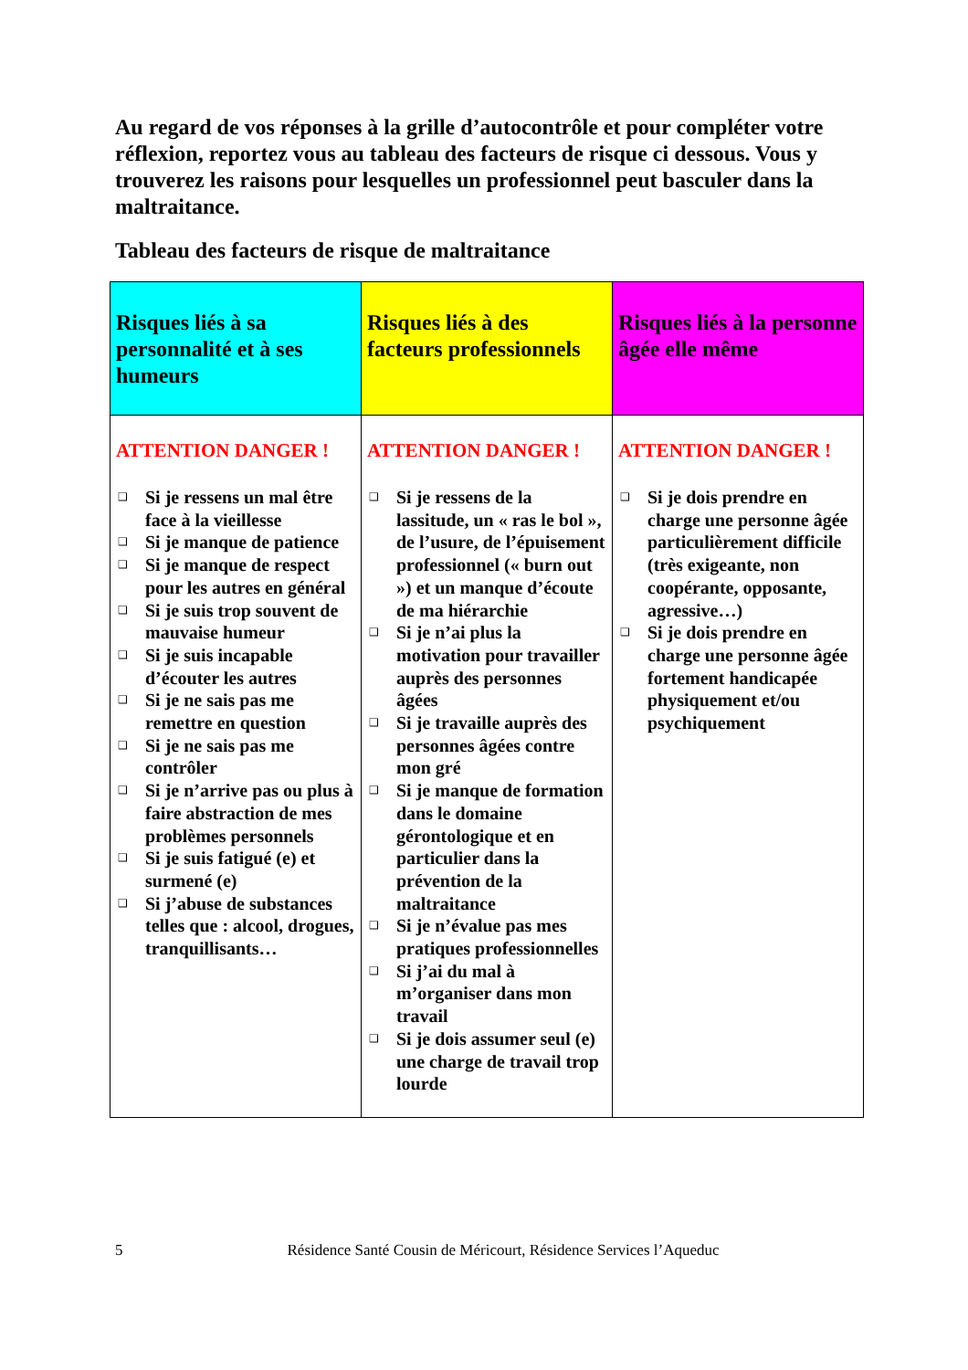Au regard de vos réponses à la grille d’autocontrôle et pour compléter votre réflexion, reportez vous au tableau des facteurs de risque ci dessous. Vous y trouverez les raisons pour lesquelles un professionnel peut basculer dans la maltraitance.
Tableau des facteurs de risque de maltraitance
| Risques liés à sa personnalité et à ses humeurs | Risques liés à des facteurs professionnels | Risques liés à la personne âgée elle même |
| --- | --- | --- |
| ATTENTION DANGER ! ❑ Si je ressens un mal être face à la vieillesse ❑ Si je manque de patience ❑ Si je manque de respect pour les autres en général ❑ Si je suis trop souvent de mauvaise humeur ❑ Si je suis incapable d’écouter les autres ❑ Si je ne sais pas me remettre en question ❑ Si je ne sais pas me contrôler ❑ Si je n’arrive pas ou plus à faire abstraction de mes problèmes personnels ❑ Si je suis fatigué (e) et surmené (e) ❑ Si j’abuse de substances telles que : alcool, drogues, tranquillisants… | ATTENTION DANGER ! ❑ Si je ressens de la lassitude, un « ras le bol », de l’usure, de l’épuisement professionnel (« burn out ») et un manque d’écoute de ma hiérarchie ❑ Si je n’ai plus la motivation pour travailler auprès des personnes âgées ❑ Si je travaille auprès des personnes âgées contre mon gré ❑ Si je manque de formation dans le domaine gérontologique et en particulier dans la prévention de la maltraitance ❑ Si je n’évalue pas mes pratiques professionnelles ❑ Si j’ai du mal à m’organiser dans mon travail ❑ Si je dois assumer seul (e) une charge de travail trop lourde | ATTENTION DANGER ! ❑ Si je dois prendre en charge une personne âgée particulièrement difficile (très exigeante, non coopérante, opposante, agressive…) ❑ Si je dois prendre en charge une personne âgée fortement handicapée physiquement et/ou psychiquement |
5 Résidence Santé Cousin de Méricourt, Résidence Services l’Aqueduc